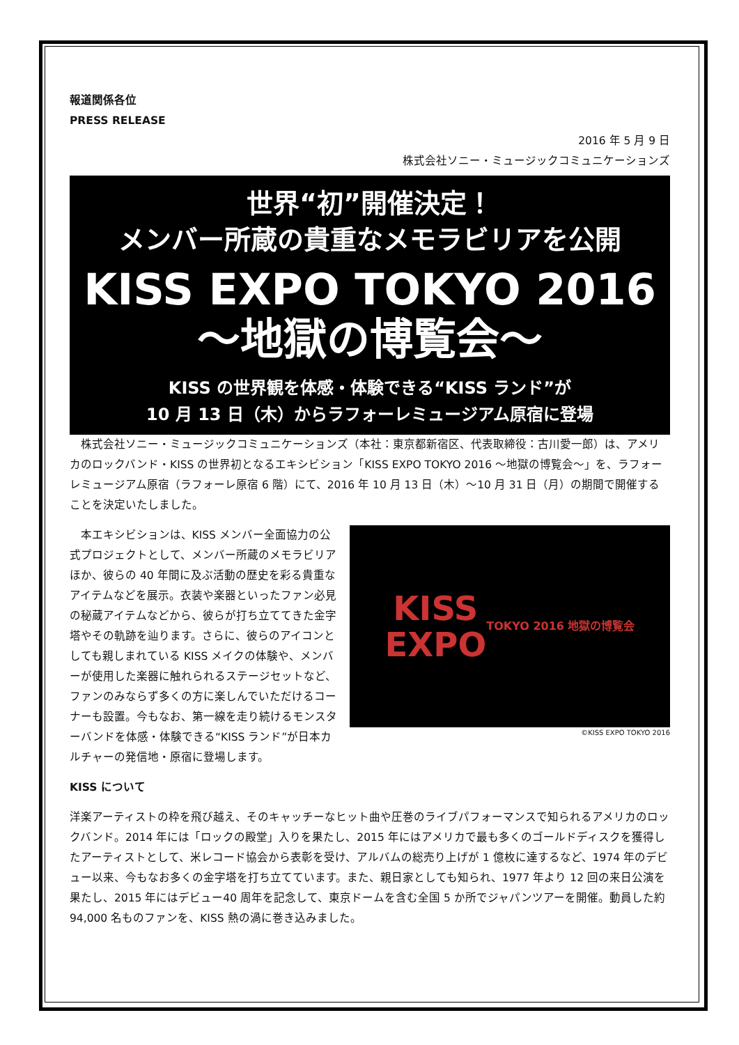報道関係各位
PRESS RELEASE
2016 年 5 月 9 日
株式会社ソニー・ミュージックコミュニケーションズ
世界“初”開催決定！
メンバー所蔵の貴重なメモラビリアを公開
KISS EXPO TOKYO 2016
～地獄の博覧会～
KISS の世界観を体感・体験できる“KISS ランド”が
10 月 13 日（木）からラフォーレミュージアム原宿に登場
株式会社ソニー・ミュージックコミュニケーションズ（本社：東京都新宿区、代表取締役：古川愛一郎）は、アメリカのロックバンド・KISS の世界初となるエキシビション「KISS EXPO TOKYO 2016 ～地獄の博覧会～」を、ラフォーレミュージアム原宿（ラフォーレ原宿 6 階）にて、2016 年 10 月 13 日（木）～10 月 31 日（月）の期間で開催することを決定いたしました。
KISS
EXPO
TOKYO 2016 地獄の博覧会
©KISS EXPO TOKYO 2016
本エキシビションは、KISS メンバー全面協力の公式プロジェクトとして、メンバー所蔵のメモラビリアほか、彼らの 40 年間に及ぶ活動の歴史を彩る貴重なアイテムなどを展示。衣装や楽器といったファン必見の秘蔵アイテムなどから、彼らが打ち立ててきた金字塔やその軌跡を辿ります。さらに、彼らのアイコンとしても親しまれている KISS メイクの体験や、メンバーが使用した楽器に触れられるステージセットなど、ファンのみならず多くの方に楽しんでいただけるコーナーも設置。今もなお、第一線を走り続けるモンスターバンドを体感・体験できる“KISS ランド”が日本カルチャーの発信地・原宿に登場します。
KISS について
洋楽アーティストの枠を飛び越え、そのキャッチーなヒット曲や圧巻のライブパフォーマンスで知られるアメリカのロックバンド。2014 年には「ロックの殿堂」入りを果たし、2015 年にはアメリカで最も多くのゴールドディスクを獲得したアーティストとして、米レコード協会から表彰を受け、アルバムの総売り上げが 1 億枚に達するなど、1974 年のデビュー以来、今もなお多くの金字塔を打ち立てています。また、親日家としても知られ、1977 年より 12 回の来日公演を果たし、2015 年にはデビュー40 周年を記念して、東京ドームを含む全国 5 か所でジャパンツアーを開催。動員した約 94,000 名ものファンを、KISS 熱の渦に巻き込みました。